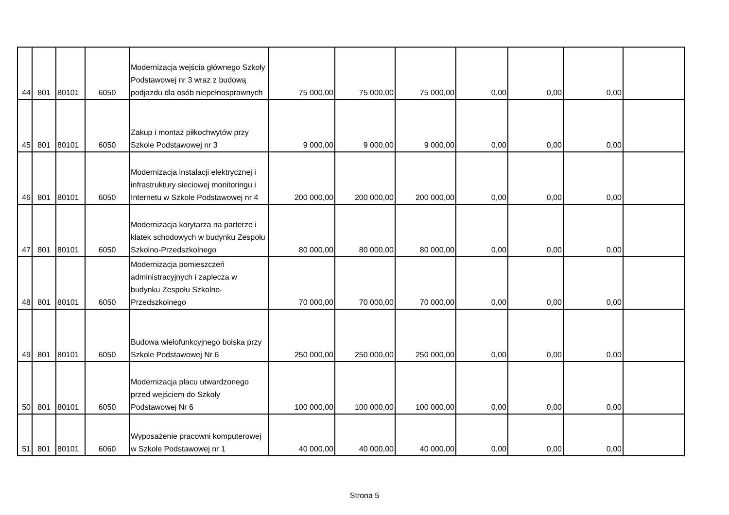| 44 | 801 | 80101 | 6050 | Modernizacja wejścia głównego Szkoły Podstawowej nr 3 wraz z budową podjazdu dla osób niepełnosprawnych | 75 000,00 | 75 000,00 | 75 000,00 | 0,00 | 0,00 | 0,00 | |
| 45 | 801 | 80101 | 6050 | Zakup i montaż piłkochwytów przy Szkole Podstawowej nr 3 | 9 000,00 | 9 000,00 | 9 000,00 | 0,00 | 0,00 | 0,00 | |
| 46 | 801 | 80101 | 6050 | Modernizacja instalacji elektrycznej i infrastruktury sieciowej monitoringu i Internetu w Szkole Podstawowej nr 4 | 200 000,00 | 200 000,00 | 200 000,00 | 0,00 | 0,00 | 0,00 | |
| 47 | 801 | 80101 | 6050 | Modernizacja korytarza na parterze i klatek schodowych w budynku Zespołu Szkolno-Przedszkolnego | 80 000,00 | 80 000,00 | 80 000,00 | 0,00 | 0,00 | 0,00 | |
| 48 | 801 | 80101 | 6050 | Modernizacja pomieszczeń administracyjnych i zaplecza w budynku Zespołu Szkolno-Przedszkolnego | 70 000,00 | 70 000,00 | 70 000,00 | 0,00 | 0,00 | 0,00 | |
| 49 | 801 | 80101 | 6050 | Budowa wielofunkcyjnego boiska przy Szkole Podstawowej Nr 6 | 250 000,00 | 250 000,00 | 250 000,00 | 0,00 | 0,00 | 0,00 | |
| 50 | 801 | 80101 | 6050 | Modernizacja placu utwardzonego przed wejściem do Szkoły Podstawowej Nr 6 | 100 000,00 | 100 000,00 | 100 000,00 | 0,00 | 0,00 | 0,00 | |
| 51 | 801 | 80101 | 6060 | Wyposażenie pracowni komputerowej w Szkole Podstawowej nr 1 | 40 000,00 | 40 000,00 | 40 000,00 | 0,00 | 0,00 | 0,00 | |
Strona 5